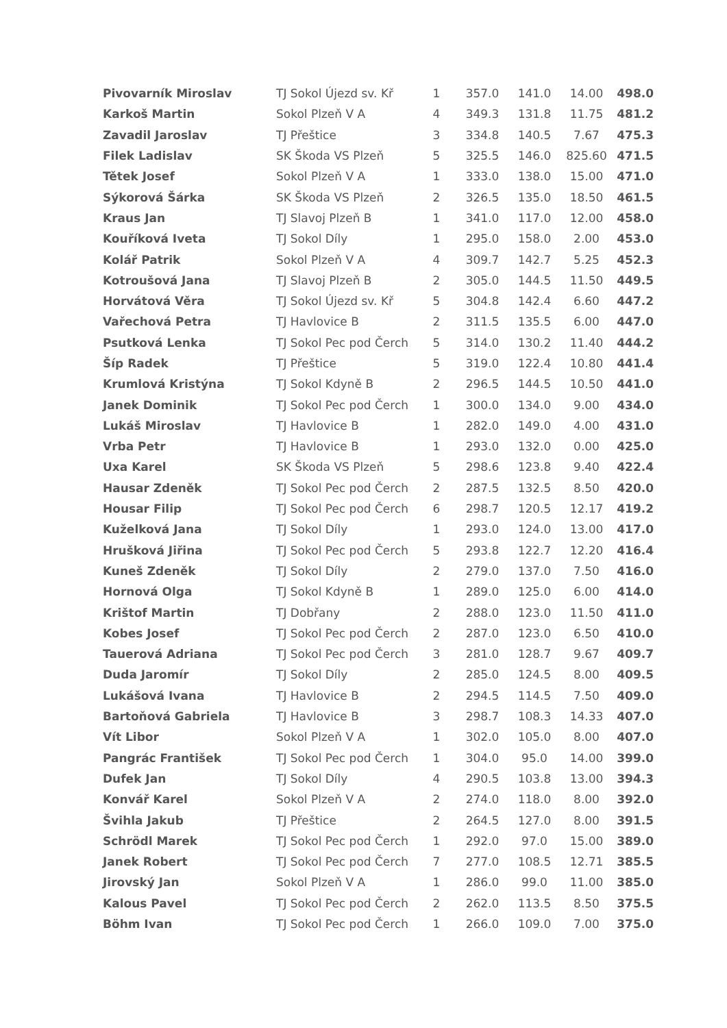| Pivovarník Miroslav | TJ Sokol Újezd sv. Kř | 1 | 357.0 | 141.0 | 14.00 | 498.0 |
| Karkoš Martin | Sokol Plzeň V A | 4 | 349.3 | 131.8 | 11.75 | 481.2 |
| Zavadil Jaroslav | TJ Přeštice | 3 | 334.8 | 140.5 | 7.67 | 475.3 |
| Filek Ladislav | SK Škoda VS Plzeň | 5 | 325.5 | 146.0 | 825.60 | 471.5 |
| Tětek Josef | Sokol Plzeň V A | 1 | 333.0 | 138.0 | 15.00 | 471.0 |
| Sýkorová Šárka | SK Škoda VS Plzeň | 2 | 326.5 | 135.0 | 18.50 | 461.5 |
| Kraus Jan | TJ Slavoj Plzeň B | 1 | 341.0 | 117.0 | 12.00 | 458.0 |
| Kouříková Iveta | TJ Sokol Díly | 1 | 295.0 | 158.0 | 2.00 | 453.0 |
| Kolář Patrik | Sokol Plzeň V A | 4 | 309.7 | 142.7 | 5.25 | 452.3 |
| Kotroušová Jana | TJ Slavoj Plzeň B | 2 | 305.0 | 144.5 | 11.50 | 449.5 |
| Horvátová Věra | TJ Sokol Újezd sv. Kř | 5 | 304.8 | 142.4 | 6.60 | 447.2 |
| Vařechová Petra | TJ Havlovice B | 2 | 311.5 | 135.5 | 6.00 | 447.0 |
| Psutková Lenka | TJ Sokol Pec pod Čerch | 5 | 314.0 | 130.2 | 11.40 | 444.2 |
| Šíp Radek | TJ Přeštice | 5 | 319.0 | 122.4 | 10.80 | 441.4 |
| Krumlová Kristýna | TJ Sokol Kdyně B | 2 | 296.5 | 144.5 | 10.50 | 441.0 |
| Janek Dominik | TJ Sokol Pec pod Čerch | 1 | 300.0 | 134.0 | 9.00 | 434.0 |
| Lukáš Miroslav | TJ Havlovice B | 1 | 282.0 | 149.0 | 4.00 | 431.0 |
| Vrba Petr | TJ Havlovice B | 1 | 293.0 | 132.0 | 0.00 | 425.0 |
| Uxa Karel | SK Škoda VS Plzeň | 5 | 298.6 | 123.8 | 9.40 | 422.4 |
| Hausar Zdeněk | TJ Sokol Pec pod Čerch | 2 | 287.5 | 132.5 | 8.50 | 420.0 |
| Housar Filip | TJ Sokol Pec pod Čerch | 6 | 298.7 | 120.5 | 12.17 | 419.2 |
| Kuželková Jana | TJ Sokol Díly | 1 | 293.0 | 124.0 | 13.00 | 417.0 |
| Hrušková Jiřina | TJ Sokol Pec pod Čerch | 5 | 293.8 | 122.7 | 12.20 | 416.4 |
| Kuneš Zdeněk | TJ Sokol Díly | 2 | 279.0 | 137.0 | 7.50 | 416.0 |
| Hornová Olga | TJ Sokol Kdyně B | 1 | 289.0 | 125.0 | 6.00 | 414.0 |
| Krištof Martin | TJ Dobřany | 2 | 288.0 | 123.0 | 11.50 | 411.0 |
| Kobes Josef | TJ Sokol Pec pod Čerch | 2 | 287.0 | 123.0 | 6.50 | 410.0 |
| Tauerová Adriana | TJ Sokol Pec pod Čerch | 3 | 281.0 | 128.7 | 9.67 | 409.7 |
| Duda Jaromír | TJ Sokol Díly | 2 | 285.0 | 124.5 | 8.00 | 409.5 |
| Lukášová Ivana | TJ Havlovice B | 2 | 294.5 | 114.5 | 7.50 | 409.0 |
| Bartoňová Gabriela | TJ Havlovice B | 3 | 298.7 | 108.3 | 14.33 | 407.0 |
| Vít Libor | Sokol Plzeň V A | 1 | 302.0 | 105.0 | 8.00 | 407.0 |
| Pangrác František | TJ Sokol Pec pod Čerch | 1 | 304.0 | 95.0 | 14.00 | 399.0 |
| Dufek Jan | TJ Sokol Díly | 4 | 290.5 | 103.8 | 13.00 | 394.3 |
| Konvář Karel | Sokol Plzeň V A | 2 | 274.0 | 118.0 | 8.00 | 392.0 |
| Švihla Jakub | TJ Přeštice | 2 | 264.5 | 127.0 | 8.00 | 391.5 |
| Schrödl Marek | TJ Sokol Pec pod Čerch | 1 | 292.0 | 97.0 | 15.00 | 389.0 |
| Janek Robert | TJ Sokol Pec pod Čerch | 7 | 277.0 | 108.5 | 12.71 | 385.5 |
| Jirovský Jan | Sokol Plzeň V A | 1 | 286.0 | 99.0 | 11.00 | 385.0 |
| Kalous Pavel | TJ Sokol Pec pod Čerch | 2 | 262.0 | 113.5 | 8.50 | 375.5 |
| Böhm Ivan | TJ Sokol Pec pod Čerch | 1 | 266.0 | 109.0 | 7.00 | 375.0 |